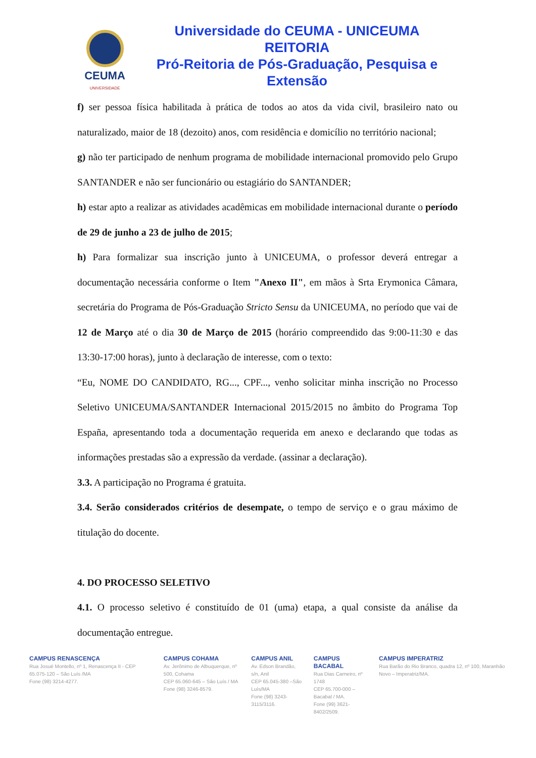CEUMA
UNIVERSIDADE
Universidade do CEUMA - UNICEUMA
REITORIA
Pró-Reitoria de Pós-Graduação, Pesquisa e Extensão
f) ser pessoa física habilitada à prática de todos ao atos da vida civil, brasileiro nato ou naturalizado, maior de 18 (dezoito) anos, com residência e domicílio no território nacional;
g) não ter participado de nenhum programa de mobilidade internacional promovido pelo Grupo SANTANDER e não ser funcionário ou estagiário do SANTANDER;
h) estar apto a realizar as atividades acadêmicas em mobilidade internacional durante o período de 29 de junho a 23 de julho de 2015;
h) Para formalizar sua inscrição junto à UNICEUMA, o professor deverá entregar a documentação necessária conforme o Item "Anexo II", em mãos à Srta Erymonica Câmara, secretária do Programa de Pós-Graduação Stricto Sensu da UNICEUMA, no período que vai de 12 de Março até o dia 30 de Março de 2015 (horário compreendido das 9:00-11:30 e das 13:30-17:00 horas), junto à declaração de interesse, com o texto:
“Eu, NOME DO CANDIDATO, RG..., CPF..., venho solicitar minha inscrição no Processo Seletivo UNICEUMA/SANTANDER Internacional 2015/2015 no âmbito do Programa Top España, apresentando toda a documentação requerida em anexo e declarando que todas as informações prestadas são a expressão da verdade. (assinar a declaração).
3.3. A participação no Programa é gratuita.
3.4. Serão considerados critérios de desempate, o tempo de serviço e o grau máximo de titulação do docente.
4. DO PROCESSO SELETIVO
4.1. O processo seletivo é constituído de 01 (uma) etapa, a qual consiste da análise da documentação entregue.
CAMPUS RENASCENÇA
Rua Josué Montello, nº 1, Renascença II - CEP 65.075-120 – São Luís /MA
Fone (98) 3214-4277.
CAMPUS COHAMA
Av. Jerônimo de Albuquerque, nº 500, Cohama
CEP 65.060-645 – São Luís / MA
Fone (98) 3246-8579.
CAMPUS ANIL
Av. Edson Brandão, s/n, Anil
CEP 65.045-380 –São Luís/MA
Fone (98) 3243-3115/3116.
CAMPUS BACABAL
Rua Dias Carneiro, nº 1748
CEP 65.700-000 – Bacabal / MA.
Fone (99) 3621-8402/2509.
CAMPUS IMPERATRIZ
Rua Barão do Rio Branco, quadra 12, nº 100, Maranhão Novo – Imperatriz/MA.